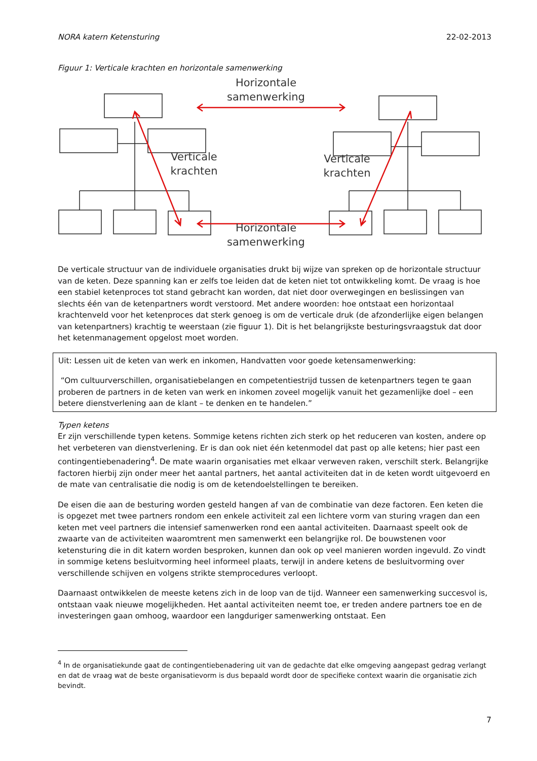NORA katern Ketensturing 22-02-2013
Figuur 1: Verticale krachten en horizontale samenwerking
Horizontale
samenwerking
Horizontale
samenwerking
Verticale
krachten
Verticale
krachten
De verticale structuur van de individuele organisaties drukt bij wijze van spreken op de horizontale structuur van de keten. Deze spanning kan er zelfs toe leiden dat de keten niet tot ontwikkeling komt. De vraag is hoe een stabiel ketenproces tot stand gebracht kan worden, dat niet door overwegingen en beslissingen van slechts één van de ketenpartners wordt verstoord. Met andere woorden: hoe ontstaat een horizontaal krachtenveld voor het ketenproces dat sterk genoeg is om de verticale druk (de afzonderlijke eigen belangen van ketenpartners) krachtig te weerstaan (zie figuur 1). Dit is het belangrijkste besturingsvraagstuk dat door het ketenmanagement opgelost moet worden.
Uit: Lessen uit de keten van werk en inkomen, Handvatten voor goede ketensamenwerking:
“Om cultuurverschillen, organisatiebelangen en competentiestrijd tussen de ketenpartners tegen te gaan proberen de partners in de keten van werk en inkomen zoveel mogelijk vanuit het gezamenlijke doel – een betere dienstverlening aan de klant – te denken en te handelen.”
Typen ketens
Er zijn verschillende typen ketens. Sommige ketens richten zich sterk op het reduceren van kosten, andere op het verbeteren van dienstverlening. Er is dan ook niet één ketenmodel dat past op alle ketens; hier past een contingentiebenadering<sup>4</sup>. De mate waarin organisaties met elkaar verweven raken, verschilt sterk. Belangrijke factoren hierbij zijn onder meer het aantal partners, het aantal activiteiten dat in de keten wordt uitgevoerd en de mate van centralisatie die nodig is om de ketendoelstellingen te bereiken.
De eisen die aan de besturing worden gesteld hangen af van de combinatie van deze factoren. Een keten die is opgezet met twee partners rondom een enkele activiteit zal een lichtere vorm van sturing vragen dan een keten met veel partners die intensief samenwerken rond een aantal activiteiten. Daarnaast speelt ook de zwaarte van de activiteiten waaromtrent men samenwerkt een belangrijke rol. De bouwstenen voor ketensturing die in dit katern worden besproken, kunnen dan ook op veel manieren worden ingevuld. Zo vindt in sommige ketens besluitvorming heel informeel plaats, terwijl in andere ketens de besluitvorming over verschillende schijven en volgens strikte stemprocedures verloopt.
Daarnaast ontwikkelen de meeste ketens zich in de loop van de tijd. Wanneer een samenwerking succesvol is, ontstaan vaak nieuwe mogelijkheden. Het aantal activiteiten neemt toe, er treden andere partners toe en de investeringen gaan omhoog, waardoor een langduriger samenwerking ontstaat. Een
<sup>4</sup> In de organisatiekunde gaat de contingentiebenadering uit van de gedachte dat elke omgeving aangepast gedrag verlangt en dat de vraag wat de beste organisatievorm is dus bepaald wordt door de specifieke context waarin die organisatie zich bevindt.
7